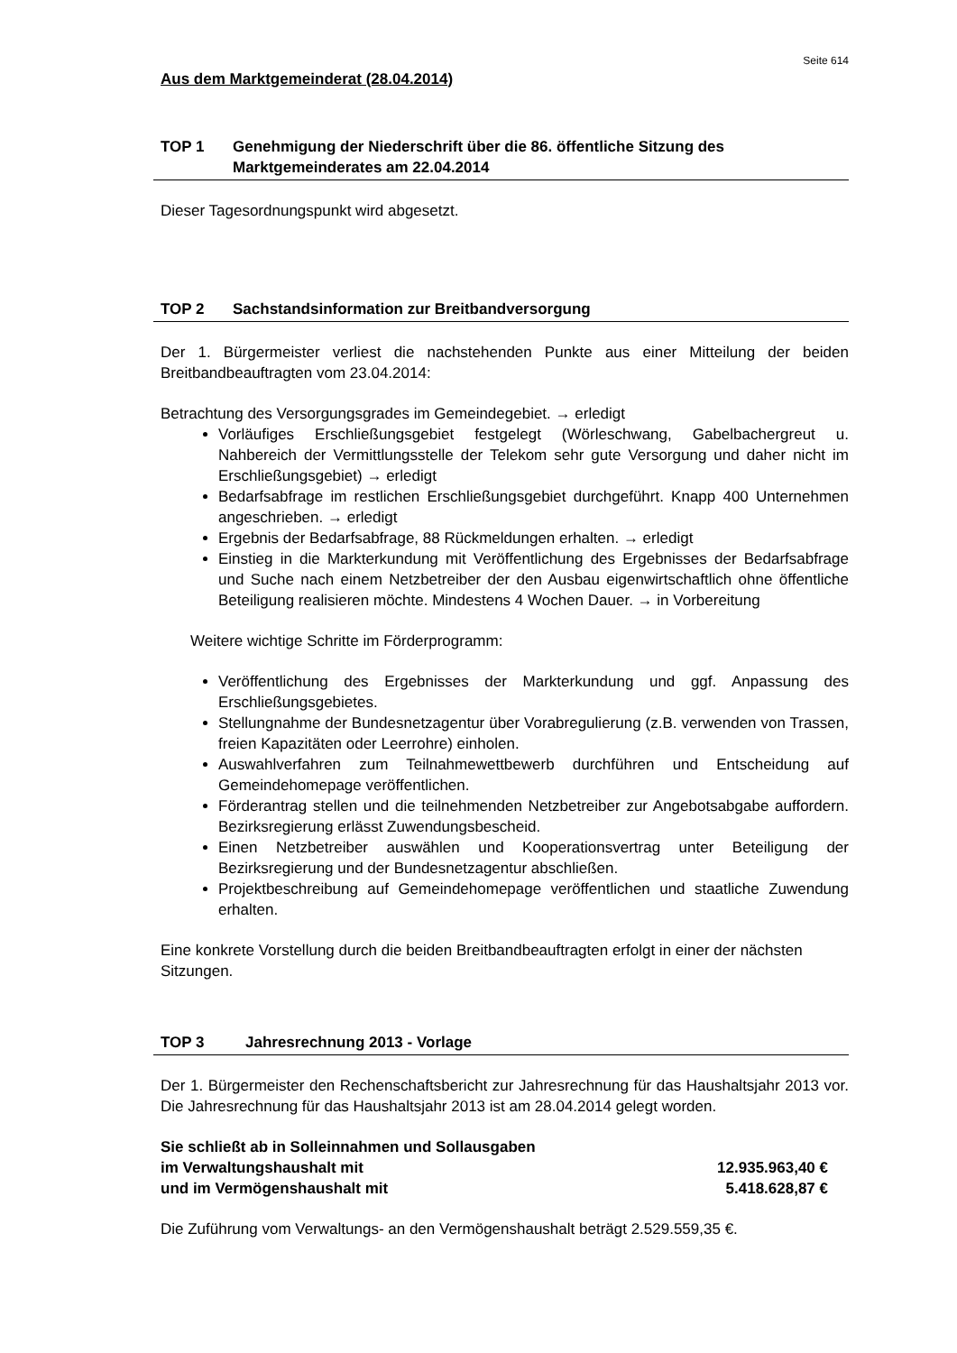Seite 614
Aus dem Marktgemeinderat (28.04.2014)
TOP 1 Genehmigung der Niederschrift über die 86. öffentliche Sitzung des Marktgemeinderates am 22.04.2014
Dieser Tagesordnungspunkt wird abgesetzt.
TOP 2 Sachstandsinformation zur Breitbandversorgung
Der 1. Bürgermeister verliest die nachstehenden Punkte aus einer Mitteilung der beiden Breitbandbeauftragten vom 23.04.2014:
Betrachtung des Versorgungsgrades im Gemeindegebiet. → erledigt
Vorläufiges Erschließungsgebiet festgelegt (Wörleschwang, Gabelbachergreut u. Nahbereich der Vermittlungsstelle der Telekom sehr gute Versorgung und daher nicht im Erschließungsgebiet) → erledigt
Bedarfsabfrage im restlichen Erschließungsgebiet durchgeführt. Knapp 400 Unternehmen angeschrieben. → erledigt
Ergebnis der Bedarfsabfrage, 88 Rückmeldungen erhalten. → erledigt
Einstieg in die Markterkundung mit Veröffentlichung des Ergebnisses der Bedarfsabfrage und Suche nach einem Netzbetreiber der den Ausbau eigenwirtschaftlich ohne öffentliche Beteiligung realisieren möchte. Mindestens 4 Wochen Dauer. → in Vorbereitung
Weitere wichtige Schritte im Förderprogramm:
Veröffentlichung des Ergebnisses der Markterkundung und ggf. Anpassung des Erschließungsgebietes.
Stellungnahme der Bundesnetzagentur über Vorabregulierung (z.B. verwenden von Trassen, freien Kapazitäten oder Leerrohre) einholen.
Auswahlverfahren zum Teilnahmewettbewerb durchführen und Entscheidung auf Gemeindehomepage veröffentlichen.
Förderantrag stellen und die teilnehmenden Netzbetreiber zur Angebotsabgabe auffordern. Bezirksregierung erlässt Zuwendungsbescheid.
Einen Netzbetreiber auswählen und Kooperationsvertrag unter Beteiligung der Bezirksregierung und der Bundesnetzagentur abschließen.
Projektbeschreibung auf Gemeindehomepage veröffentlichen und staatliche Zuwendung erhalten.
Eine konkrete Vorstellung durch die beiden Breitbandbeauftragten erfolgt in einer der nächsten Sitzungen.
TOP 3 Jahresrechnung 2013 - Vorlage
Der 1. Bürgermeister den Rechenschaftsbericht zur Jahresrechnung für das Haushaltsjahr 2013 vor. Die Jahresrechnung für das Haushaltsjahr 2013 ist am 28.04.2014 gelegt worden.
Sie schließt ab in Solleinnahmen und Sollausgaben
im Verwaltungshaushalt mit 12.935.963,40 €
und im Vermögenshaushalt mit 5.418.628,87 €
Die Zuführung vom Verwaltungs- an den Vermögenshaushalt beträgt 2.529.559,35 €.